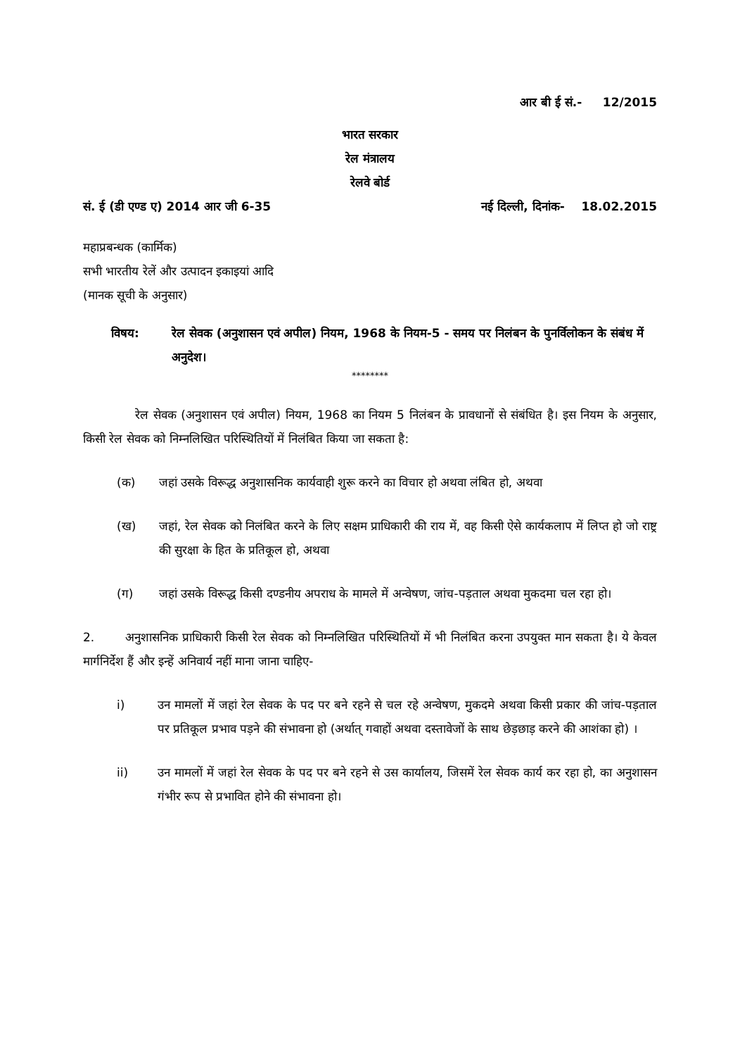आर बी ई सं.- 12/2015
भारत सरकार
रेल मंत्रालय
रेलवे बोर्ड
सं. ई (डी एण्ड ए) 2014 आर जी 6-35 नई दिल्ली, दिनांक- 18.02.2015
महाप्रबन्धक (कार्मिक)
सभी भारतीय रेलें और उत्पादन इकाइयां आदि
(मानक सूची के अनुसार)
विषय: रेल सेवक (अनुशासन एवं अपील) नियम, 1968 के नियम-5 - समय पर निलंबन के पुनर्विलोकन के संबंध में अनुदेश।
********
रेल सेवक (अनुशासन एवं अपील) नियम, 1968 का नियम 5 निलंबन के प्रावधानों से संबंधित है। इस नियम के अनुसार, किसी रेल सेवक को निम्नलिखित परिस्थितियों में निलंबित किया जा सकता है:
(क) जहां उसके विरूद्ध अनुशासनिक कार्यवाही शुरू करने का विचार हो अथवा लंबित हो, अथवा
(ख) जहां, रेल सेवक को निलंबित करने के लिए सक्षम प्राधिकारी की राय में, वह किसी ऐसे कार्यकलाप में लिप्त हो जो राष्ट्र की सुरक्षा के हित के प्रतिकूल हो, अथवा
(ग) जहां उसके विरूद्ध किसी दण्डनीय अपराध के मामले में अन्वेषण, जांच-पड़ताल अथवा मुकदमा चल रहा हो।
2. अनुशासनिक प्राधिकारी किसी रेल सेवक को निम्नलिखित परिस्थितियों में भी निलंबित करना उपयुक्त मान सकता है। ये केवल मार्गनिर्देश हैं और इन्हें अनिवार्य नहीं माना जाना चाहिए-
i) उन मामलों में जहां रेल सेवक के पद पर बने रहने से चल रहे अन्वेषण, मुकदमे अथवा किसी प्रकार की जांच-पड़ताल पर प्रतिकूल प्रभाव पड़ने की संभावना हो (अर्थात् गवाहों अथवा दस्तावेजों के साथ छेड़छाड़ करने की आशंका हो) ।
ii) उन मामलों में जहां रेल सेवक के पद पर बने रहने से उस कार्यालय, जिसमें रेल सेवक कार्य कर रहा हो, का अनुशासन गंभीर रूप से प्रभावित होने की संभावना हो।